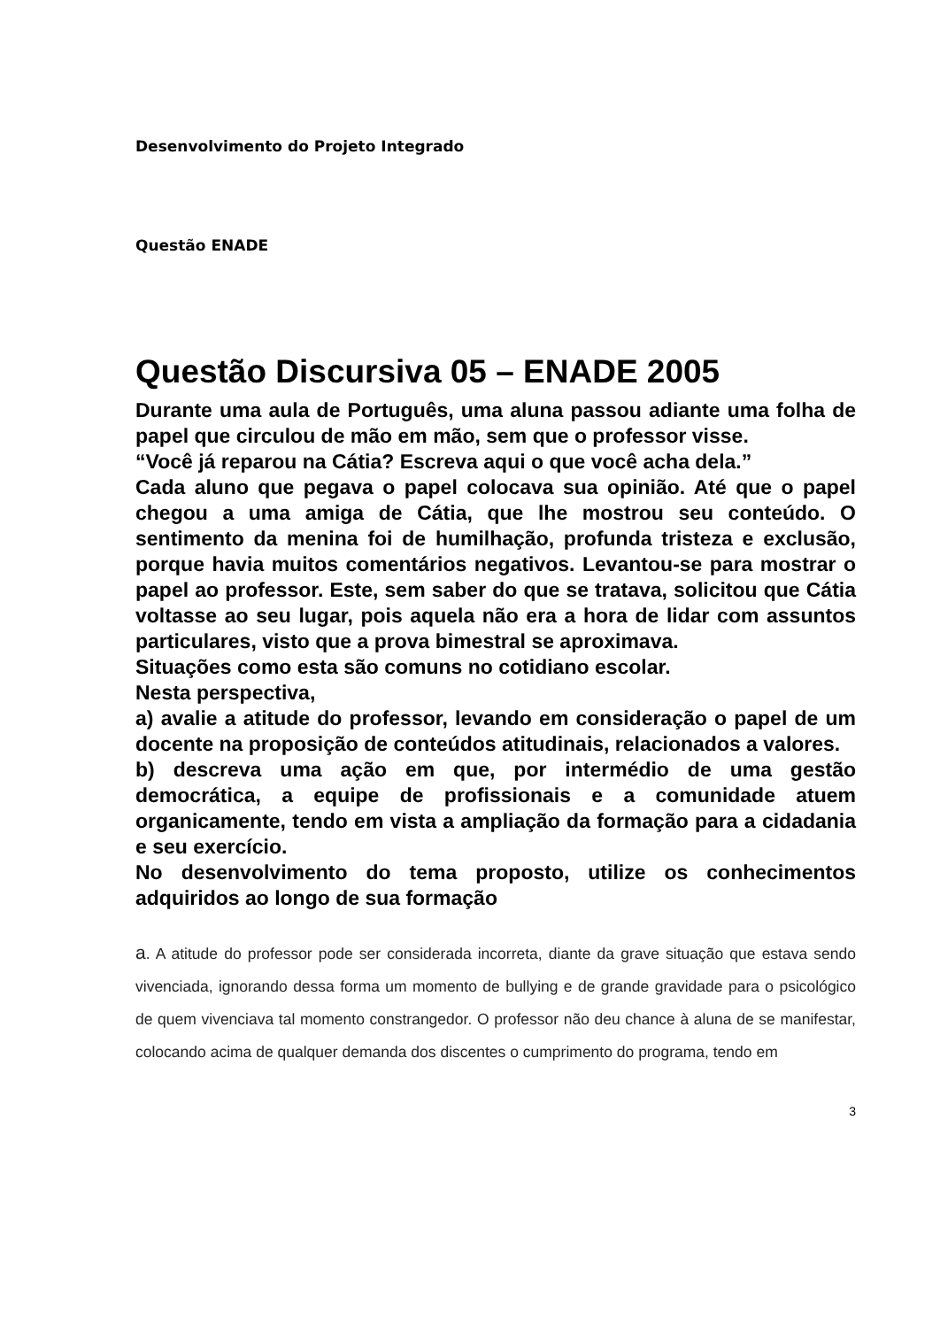Desenvolvimento do Projeto Integrado
Questão ENADE
Questão Discursiva 05 – ENADE 2005
Durante uma aula de Português, uma aluna passou adiante uma folha de papel que circulou de mão em mão, sem que o professor visse.
“Você já reparou na Cátia? Escreva aqui o que você acha dela.”
Cada aluno que pegava o papel colocava sua opinião. Até que o papel chegou a uma amiga de Cátia, que lhe mostrou seu conteúdo. O sentimento da menina foi de humilhação, profunda tristeza e exclusão, porque havia muitos comentários negativos. Levantou-se para mostrar o papel ao professor. Este, sem saber do que se tratava, solicitou que Cátia voltasse ao seu lugar, pois aquela não era a hora de lidar com assuntos particulares, visto que a prova bimestral se aproximava.
Situações como esta são comuns no cotidiano escolar.
Nesta perspectiva,
a) avalie a atitude do professor, levando em consideração o papel de um docente na proposição de conteúdos atitudinais, relacionados a valores.
b) descreva uma ação em que, por intermédio de uma gestão democrática, a equipe de profissionais e a comunidade atuem organicamente, tendo em vista a ampliação da formação para a cidadania e seu exercício.
No desenvolvimento do tema proposto, utilize os conhecimentos adquiridos ao longo de sua formação
a. A atitude do professor pode ser considerada incorreta, diante da grave situação que estava sendo vivenciada, ignorando dessa forma um momento de bullying e de grande gravidade para o psicológico de quem vivenciava tal momento constrangedor. O professor não deu chance à aluna de se manifestar, colocando acima de qualquer demanda dos discentes o cumprimento do programa, tendo em
3